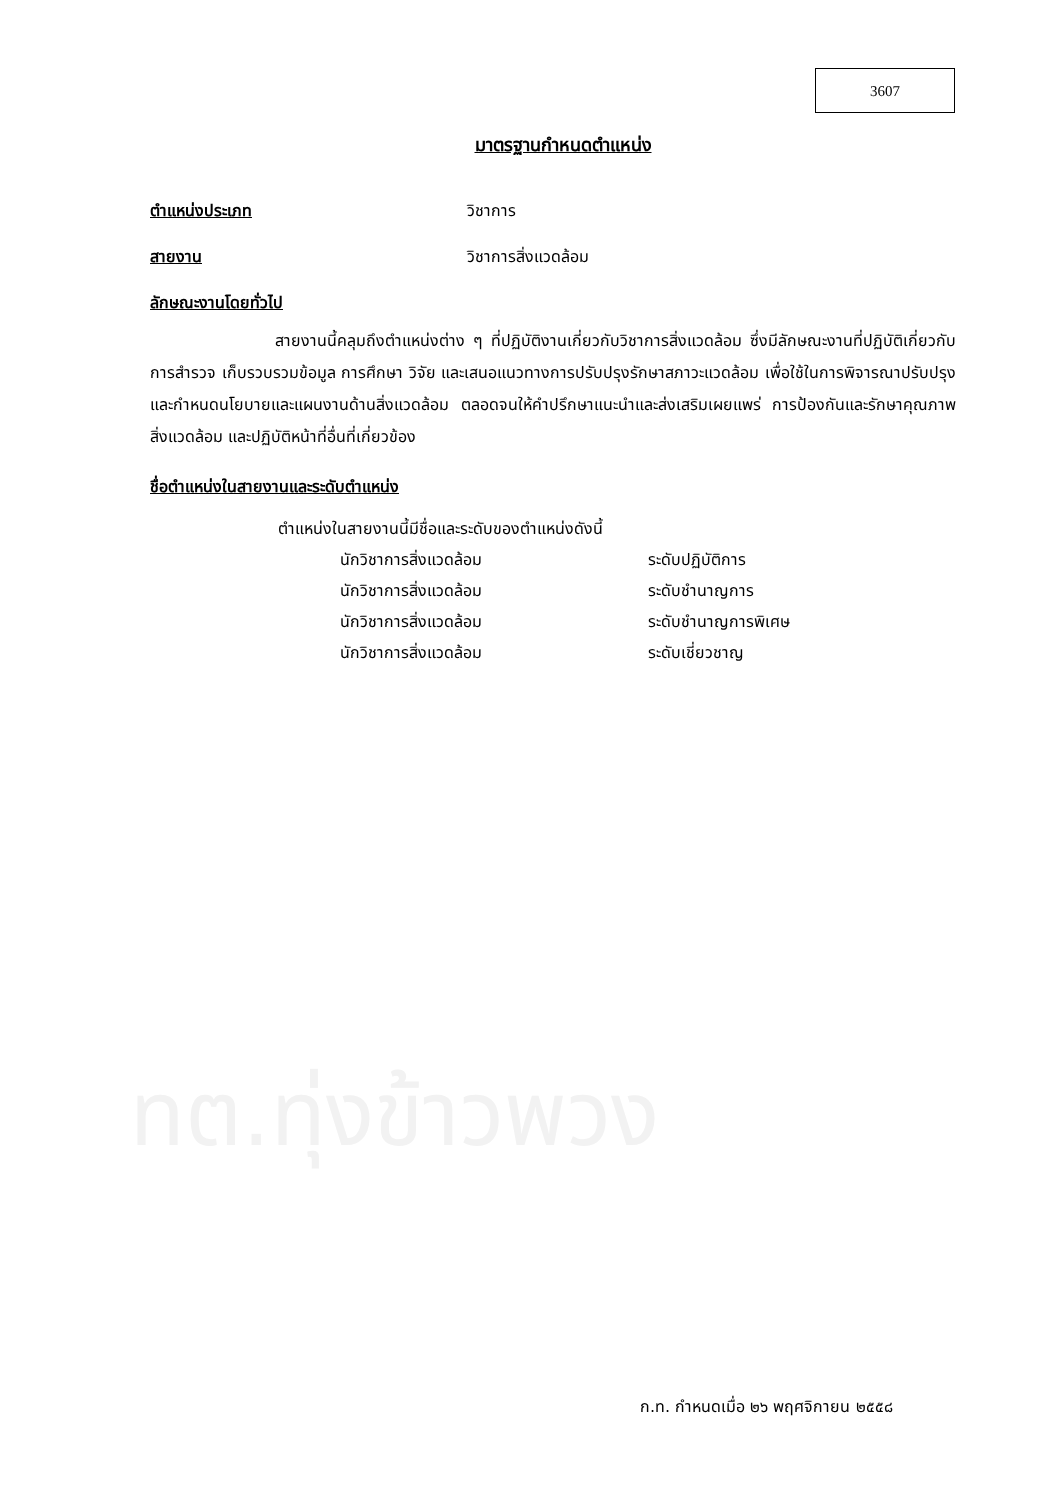3607
มาตรฐานกำหนดตำแหน่ง
ตำแหน่งประเภท วิชาการ
สายงาน วิชาการสิ่งแวดล้อม
ลักษณะงานโดยทั่วไป
สายงานนี้คลุมถึงตำแหน่งต่าง ๆ ที่ปฏิบัติงานเกี่ยวกับวิชาการสิ่งแวดล้อม ซึ่งมีลักษณะงานที่ปฏิบัติเกี่ยวกับการสำรวจ เก็บรวบรวมข้อมูล การศึกษา วิจัย และเสนอแนวทางการปรับปรุงรักษาสภาวะแวดล้อม เพื่อใช้ในการพิจารณาปรับปรุง และกำหนดนโยบายและแผนงานด้านสิ่งแวดล้อม ตลอดจนให้คำปรึกษาแนะนำและส่งเสริมเผยแพร่ การป้องกันและรักษาคุณภาพสิ่งแวดล้อม และปฏิบัติหน้าที่อื่นที่เกี่ยวข้อง
ชื่อตำแหน่งในสายงานและระดับตำแหน่ง
ตำแหน่งในสายงานนี้มีชื่อและระดับของตำแหน่งดังนี้
| นักวิชาการสิ่งแวดล้อม | ระดับปฏิบัติการ |
| นักวิชาการสิ่งแวดล้อม | ระดับชำนาญการ |
| นักวิชาการสิ่งแวดล้อม | ระดับชำนาญการพิเศษ |
| นักวิชาการสิ่งแวดล้อม | ระดับเชี่ยวชาญ |
ทต.ทุ่งข้าวพวง
ก.ท. กำหนดเมื่อ ๒๖ พฤศจิกายน ๒๕๕๘